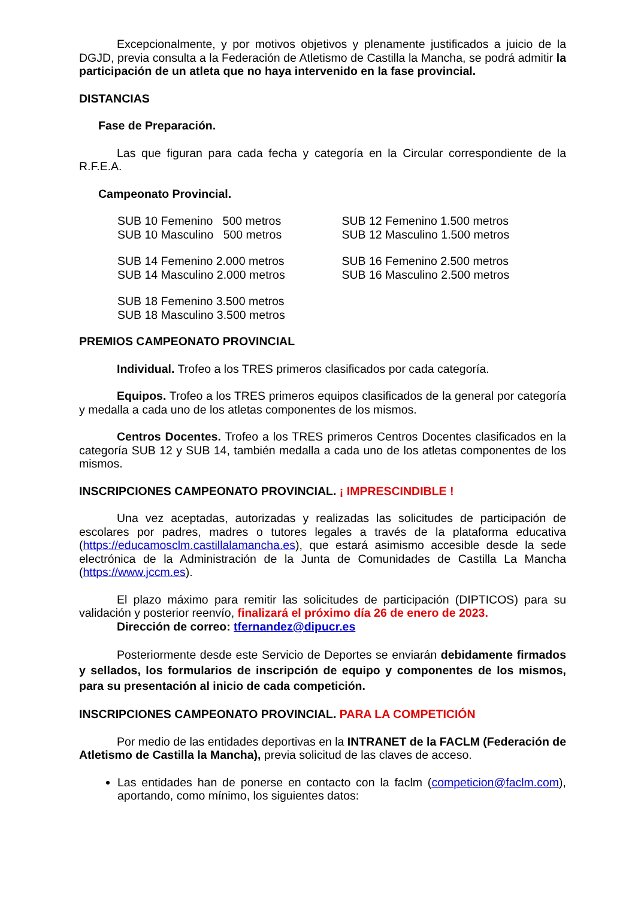Excepcionalmente, y por motivos objetivos y plenamente justificados a juicio de la DGJD, previa consulta a la Federación de Atletismo de Castilla la Mancha, se podrá admitir la participación de un atleta que no haya intervenido en la fase provincial.
DISTANCIAS
Fase de Preparación.
Las que figuran para cada fecha y categoría en la Circular correspondiente de la R.F.E.A.
Campeonato Provincial.
SUB 10 Femenino 500 metros
SUB 10 Masculino 500 metros
SUB 12 Femenino 1.500 metros
SUB 12 Masculino 1.500 metros
SUB 14 Femenino 2.000 metros
SUB 14 Masculino 2.000 metros
SUB 16 Femenino 2.500 metros
SUB 16 Masculino 2.500 metros
SUB 18 Femenino 3.500 metros
SUB 18 Masculino 3.500 metros
PREMIOS CAMPEONATO PROVINCIAL
Individual. Trofeo a los TRES primeros clasificados por cada categoría.
Equipos. Trofeo a los TRES primeros equipos clasificados de la general por categoría y medalla a cada uno de los atletas componentes de los mismos.
Centros Docentes. Trofeo a los TRES primeros Centros Docentes clasificados en la categoría SUB 12 y SUB 14, también medalla a cada uno de los atletas componentes de los mismos.
INSCRIPCIONES CAMPEONATO PROVINCIAL. ¡ IMPRESCINDIBLE !
Una vez aceptadas, autorizadas y realizadas las solicitudes de participación de escolares por padres, madres o tutores legales a través de la plataforma educativa (https://educamosclm.castillalamancha.es), que estará asimismo accesible desde la sede electrónica de la Administración de la Junta de Comunidades de Castilla La Mancha (https://www.jccm.es).
El plazo máximo para remitir las solicitudes de participación (DIPTICOS) para su validación y posterior reenvío, finalizará el próximo día 26 de enero de 2023.
Dirección de correo: tfernandez@dipucr.es
Posteriormente desde este Servicio de Deportes se enviarán debidamente firmados y sellados, los formularios de inscripción de equipo y componentes de los mismos, para su presentación al inicio de cada competición.
INSCRIPCIONES CAMPEONATO PROVINCIAL. PARA LA COMPETICIÓN
Por medio de las entidades deportivas en la INTRANET de la FACLM (Federación de Atletismo de Castilla la Mancha), previa solicitud de las claves de acceso.
Las entidades han de ponerse en contacto con la faclm (competicion@faclm.com), aportando, como mínimo, los siguientes datos: